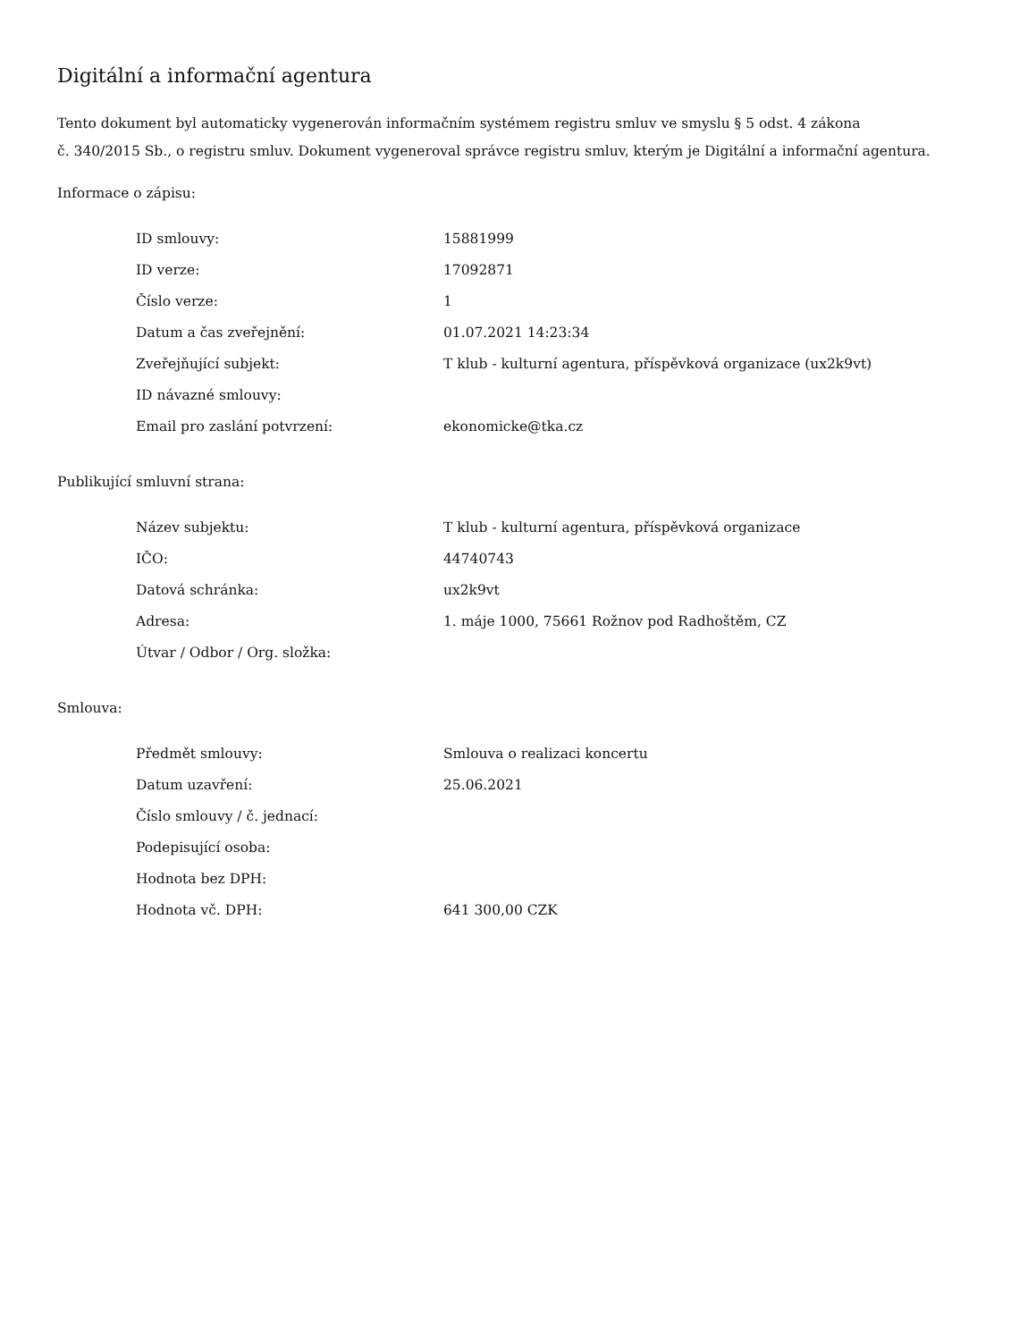Digitální a informační agentura
Tento dokument byl automaticky vygenerován informačním systémem registru smluv ve smyslu § 5 odst. 4 zákona
č. 340/2015 Sb., o registru smluv. Dokument vygeneroval správce registru smluv, kterým je Digitální a informační agentura.
Informace o zápisu:
| ID smlouvy: | 15881999 |
| ID verze: | 17092871 |
| Číslo verze: | 1 |
| Datum a čas zveřejnění: | 01.07.2021 14:23:34 |
| Zveřejňující subjekt: | T klub - kulturní agentura, příspěvková organizace (ux2k9vt) |
| ID návazné smlouvy: | |
| Email pro zaslání potvrzení: | ekonomicke@tka.cz |
Publikující smluvní strana:
| Název subjektu: | T klub - kulturní agentura, příspěvková organizace |
| IČO: | 44740743 |
| Datová schránka: | ux2k9vt |
| Adresa: | 1. máje 1000, 75661 Rožnov pod Radhoštěm, CZ |
| Útvar / Odbor / Org. složka: | |
Smlouva:
| Předmět smlouvy: | Smlouva o realizaci koncertu |
| Datum uzavření: | 25.06.2021 |
| Číslo smlouvy / č. jednací: | |
| Podepisující osoba: | |
| Hodnota bez DPH: | |
| Hodnota vč. DPH: | 641 300,00 CZK |